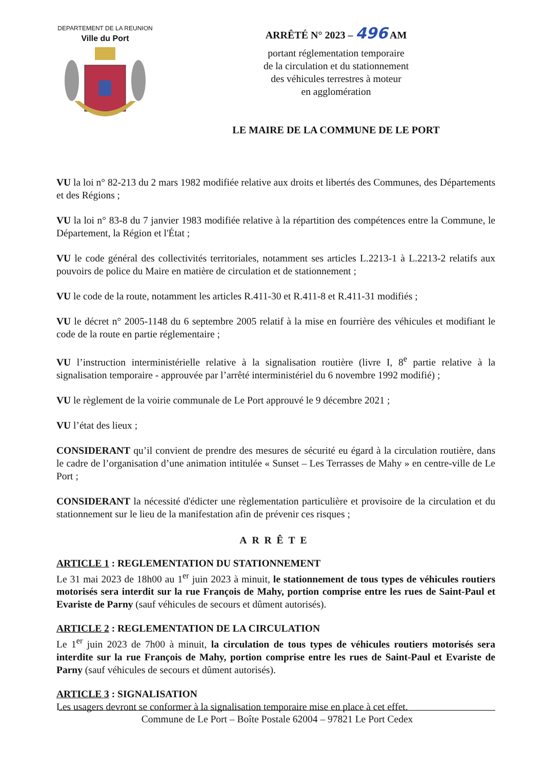DEPARTEMENT DE LA REUNION
Ville du Port
ARRÊTÉ N° 2023 – 496 AM
portant réglementation temporaire
de la circulation et du stationnement
des véhicules terrestres à moteur
en agglomération
LE MAIRE DE LA COMMUNE DE LE PORT
VU la loi n° 82-213 du 2 mars 1982 modifiée relative aux droits et libertés des Communes, des Départements et des Régions ;
VU la loi n° 83-8 du 7 janvier 1983 modifiée relative à la répartition des compétences entre la Commune, le Département, la Région et l'État ;
VU le code général des collectivités territoriales, notamment ses articles L.2213-1 à L.2213-2 relatifs aux pouvoirs de police du Maire en matière de circulation et de stationnement ;
VU le code de la route, notamment les articles R.411-30 et R.411-8 et R.411-31 modifiés ;
VU le décret n° 2005-1148 du 6 septembre 2005 relatif à la mise en fourrière des véhicules et modifiant le code de la route en partie réglementaire ;
VU l’instruction interministérielle relative à la signalisation routière (livre I, 8<sup>e</sup> partie relative à la signalisation temporaire - approuvée par l’arrêté interministériel du 6 novembre 1992 modifié) ;
VU le règlement de la voirie communale de Le Port approuvé le 9 décembre 2021 ;
VU l’état des lieux ;
CONSIDERANT qu’il convient de prendre des mesures de sécurité eu égard à la circulation routière, dans le cadre de l’organisation d’une animation intitulée « Sunset – Les Terrasses de Mahy » en centre-ville de Le Port ;
CONSIDERANT la nécessité d'édicter une règlementation particulière et provisoire de la circulation et du stationnement sur le lieu de la manifestation afin de prévenir ces risques ;
ARRÊTE
ARTICLE 1 : REGLEMENTATION DU STATIONNEMENT
Le 31 mai 2023 de 18h00 au 1<sup>er</sup> juin 2023 à minuit, le stationnement de tous types de véhicules routiers motorisés sera interdit sur la rue François de Mahy, portion comprise entre les rues de Saint-Paul et Evariste de Parny (sauf véhicules de secours et dûment autorisés).
ARTICLE 2 : REGLEMENTATION DE LA CIRCULATION
Le 1<sup>er</sup> juin 2023 de 7h00 à minuit, la circulation de tous types de véhicules routiers motorisés sera interdite sur la rue François de Mahy, portion comprise entre les rues de Saint-Paul et Evariste de Parny (sauf véhicules de secours et dûment autorisés).
ARTICLE 3 : SIGNALISATION
Les usagers devront se conformer à la signalisation temporaire mise en place à cet effet.
Commune de Le Port – Boîte Postale 62004 – 97821 Le Port Cedex